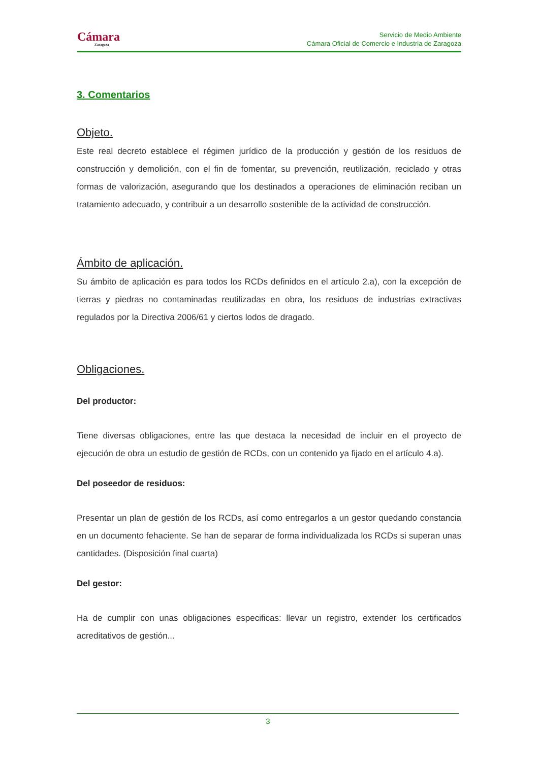Cámara
Zaragoza
Servicio de Medio Ambiente
Cámara Oficial de Comercio e Industria de Zaragoza
3. Comentarios
Objeto.
Este real decreto establece el régimen jurídico de la producción y gestión de los residuos de construcción y demolición, con el fin de fomentar, su prevención, reutilización, reciclado y otras formas de valorización, asegurando que los destinados a operaciones de eliminación reciban un tratamiento adecuado, y contribuir a un desarrollo sostenible de la actividad de construcción.
Ámbito de aplicación.
Su ámbito de aplicación es para todos los RCDs definidos en el artículo 2.a), con la excepción de tierras y piedras no contaminadas reutilizadas en obra, los residuos de industrias extractivas regulados por la Directiva 2006/61 y ciertos lodos de dragado.
Obligaciones.
Del productor:
Tiene diversas obligaciones, entre las que destaca la necesidad de incluir en el proyecto de ejecución de obra un estudio de gestión de RCDs, con un contenido ya fijado en el artículo 4.a).
Del poseedor de residuos:
Presentar un plan de gestión de los RCDs, así como entregarlos a un gestor quedando constancia en un documento fehaciente. Se han de separar de forma individualizada los RCDs si superan unas cantidades. (Disposición final cuarta)
Del gestor:
Ha de cumplir con unas obligaciones especificas: llevar un registro, extender los certificados acreditativos de gestión...
3